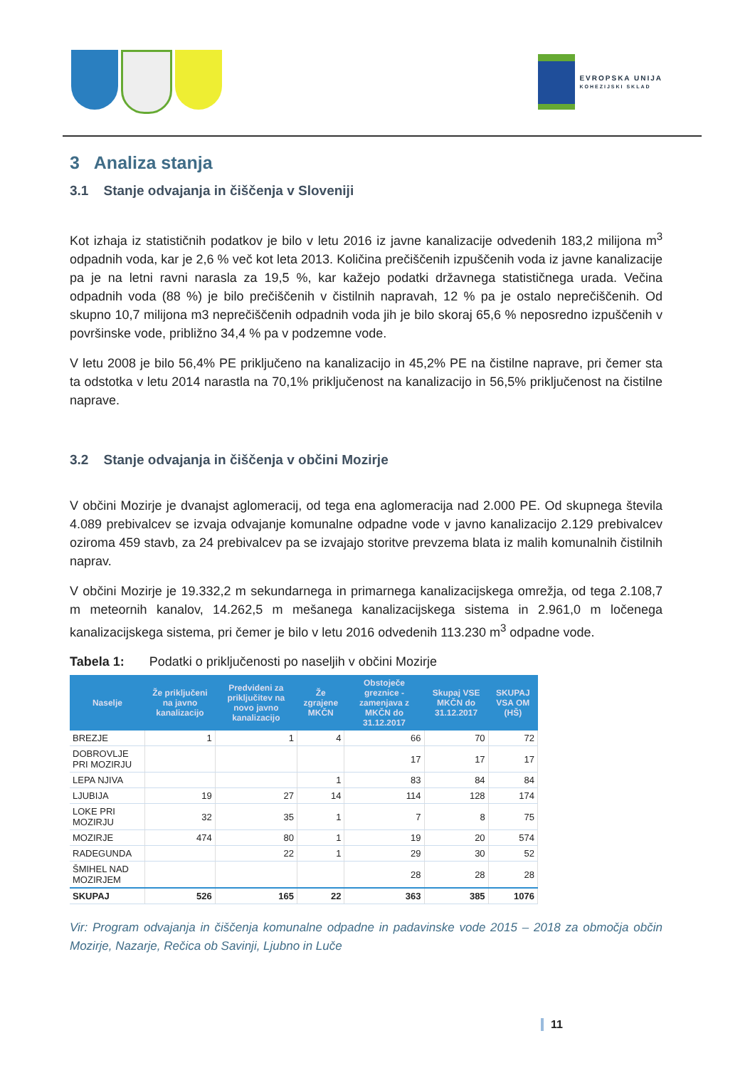EVROPSKA UNIJA
KOHEZIJSKI SKLAD
3 Analiza stanja
3.1 Stanje odvajanja in čiščenja v Sloveniji
Kot izhaja iz statističnih podatkov je bilo v letu 2016 iz javne kanalizacije odvedenih 183,2 milijona m<sup>3</sup> odpadnih voda, kar je 2,6 % več kot leta 2013. Količina prečiščenih izpuščenih voda iz javne kanalizacije pa je na letni ravni narasla za 19,5 %, kar kažejo podatki državnega statističnega urada. Večina odpadnih voda (88 %) je bilo prečiščenih v čistilnih napravah, 12 % pa je ostalo neprečiščenih. Od skupno 10,7 milijona m3 neprečiščenih odpadnih voda jih je bilo skoraj 65,6 % neposredno izpuščenih v površinske vode, približno 34,4 % pa v podzemne vode.
V letu 2008 je bilo 56,4% PE priključeno na kanalizacijo in 45,2% PE na čistilne naprave, pri čemer sta ta odstotka v letu 2014 narastla na 70,1% priključenost na kanalizacijo in 56,5% priključenost na čistilne naprave.
3.2 Stanje odvajanja in čiščenja v občini Mozirje
V občini Mozirje je dvanajst aglomeracij, od tega ena aglomeracija nad 2.000 PE. Od skupnega števila 4.089 prebivalcev se izvaja odvajanje komunalne odpadne vode v javno kanalizacijo 2.129 prebivalcev oziroma 459 stavb, za 24 prebivalcev pa se izvajajo storitve prevzema blata iz malih komunalnih čistilnih naprav.
V občini Mozirje je 19.332,2 m sekundarnega in primarnega kanalizacijskega omrežja, od tega 2.108,7 m meteornih kanalov, 14.262,5 m mešanega kanalizacijskega sistema in 2.961,0 m ločenega kanalizacijskega sistema, pri čemer je bilo v letu 2016 odvedenih 113.230 m<sup>3</sup> odpadne vode.
Tabela 1: Podatki o priključenosti po naseljih v občini Mozirje
| Naselje | Že priključeni na javno kanalizacijo | Predvideni za priključitev na novo javno kanalizacijo | Že zgrajene MKČN | Obstoječe greznice - zamenjava z MKČN do 31.12.2017 | Skupaj VSE MKČN do 31.12.2017 | SKUPAJ VSA OM (HŠ) |
| --- | --- | --- | --- | --- | --- | --- |
| BREZJE | 1 | 1 | 4 | 66 | 70 | 72 |
| DOBROVLJE PRI MOZIRJU | | | | 17 | 17 | 17 |
| LEPA NJIVA | | | 1 | 83 | 84 | 84 |
| LJUBIJA | 19 | 27 | 14 | 114 | 128 | 174 |
| LOKE PRI MOZIRJU | 32 | 35 | 1 | 7 | 8 | 75 |
| MOZIRJE | 474 | 80 | 1 | 19 | 20 | 574 |
| RADEGUNDA | | 22 | 1 | 29 | 30 | 52 |
| ŠMIHEL NAD MOZIRJEM | | | | 28 | 28 | 28 |
| SKUPAJ | 526 | 165 | 22 | 363 | 385 | 1076 |
Vir: Program odvajanja in čiščenja komunalne odpadne in padavinske vode 2015 – 2018 za območja občin Mozirje, Nazarje, Rečica ob Savinji, Ljubno in Luče
11